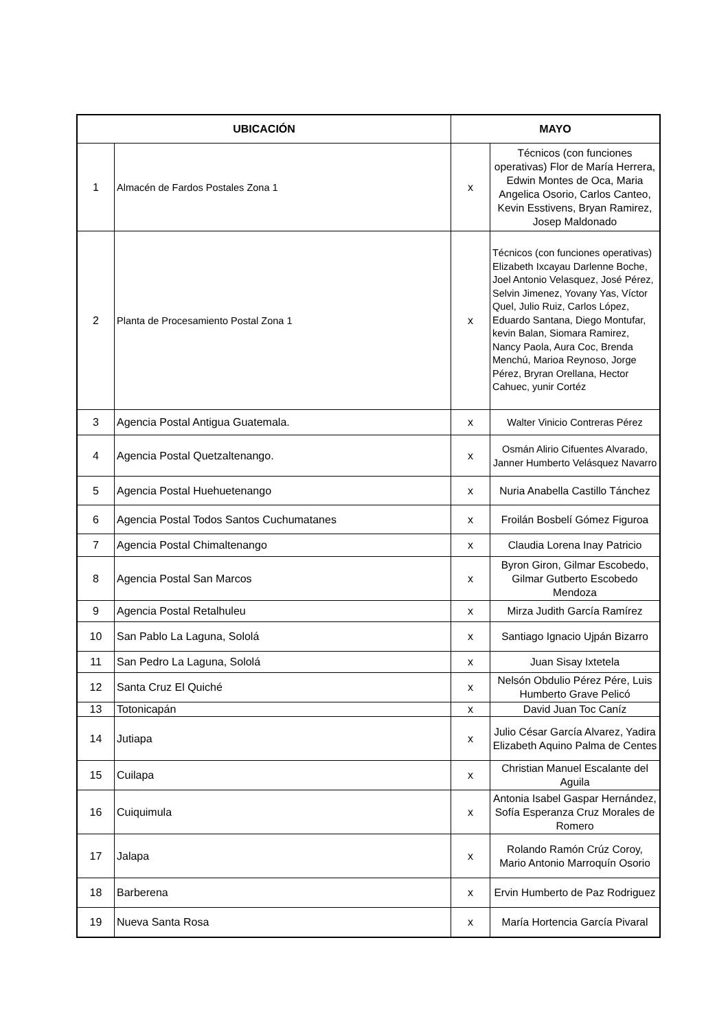| UBICACIÓN | | MAYO | |
| --- | --- | --- | --- |
| 1 | Almacén de Fardos Postales Zona 1 | x | Técnicos (con funciones operativas) Flor de María Herrera, Edwin Montes de Oca, Maria Angelica Osorio, Carlos Canteo, Kevin Esstivens, Bryan Ramirez, Josep Maldonado |
| 2 | Planta de Procesamiento Postal Zona 1 | x | Técnicos (con funciones operativas) Elizabeth Ixcayau Darlenne Boche, Joel Antonio Velasquez, José Pérez, Selvin Jimenez, Yovany Yas, Víctor Quel, Julio Ruiz, Carlos López, Eduardo Santana, Diego Montufar, kevin Balan, Siomara Ramirez, Nancy Paola, Aura Coc, Brenda Menchú, Marioa Reynoso, Jorge Pérez, Bryran Orellana, Hector Cahuec, yunir Cortéz |
| 3 | Agencia Postal Antigua Guatemala. | x | Walter Vinicio Contreras Pérez |
| 4 | Agencia Postal Quetzaltenango. | x | Osmán Alirio Cifuentes Alvarado, Janner Humberto Velásquez Navarro |
| 5 | Agencia Postal Huehuetenango | x | Nuria Anabella Castillo Tánchez |
| 6 | Agencia Postal Todos Santos Cuchumatanes | x | Froilán Bosbelí Gómez Figuroa |
| 7 | Agencia Postal Chimaltenango | x | Claudia Lorena Inay Patricio |
| 8 | Agencia Postal San Marcos | x | Byron Giron, Gilmar Escobedo, Gilmar Gutberto Escobedo Mendoza |
| 9 | Agencia Postal Retalhuleu | x | Mirza Judith García Ramírez |
| 10 | San Pablo La Laguna, Sololá | x | Santiago Ignacio Ujpán Bizarro |
| 11 | San Pedro La Laguna, Sololá | x | Juan Sisay Ixtetela |
| 12 | Santa Cruz El Quiché | x | Nelsón Obdulio Pérez Pére, Luis Humberto Grave Pelicó |
| 13 | Totonicapán | x | David Juan Toc Caníz |
| 14 | Jutiapa | x | Julio César García Alvarez, Yadira Elizabeth Aquino Palma de Centes |
| 15 | Cuilapa | x | Christian Manuel Escalante del Aguila |
| 16 | Cuiquimula | x | Antonia Isabel Gaspar Hernández, Sofía Esperanza Cruz Morales de Romero |
| 17 | Jalapa | x | Rolando Ramón Crúz Coroy, Mario Antonio Marroquín Osorio |
| 18 | Barberena | x | Ervin Humberto de Paz Rodriguez |
| 19 | Nueva Santa Rosa | x | María Hortencia García Pivaral |